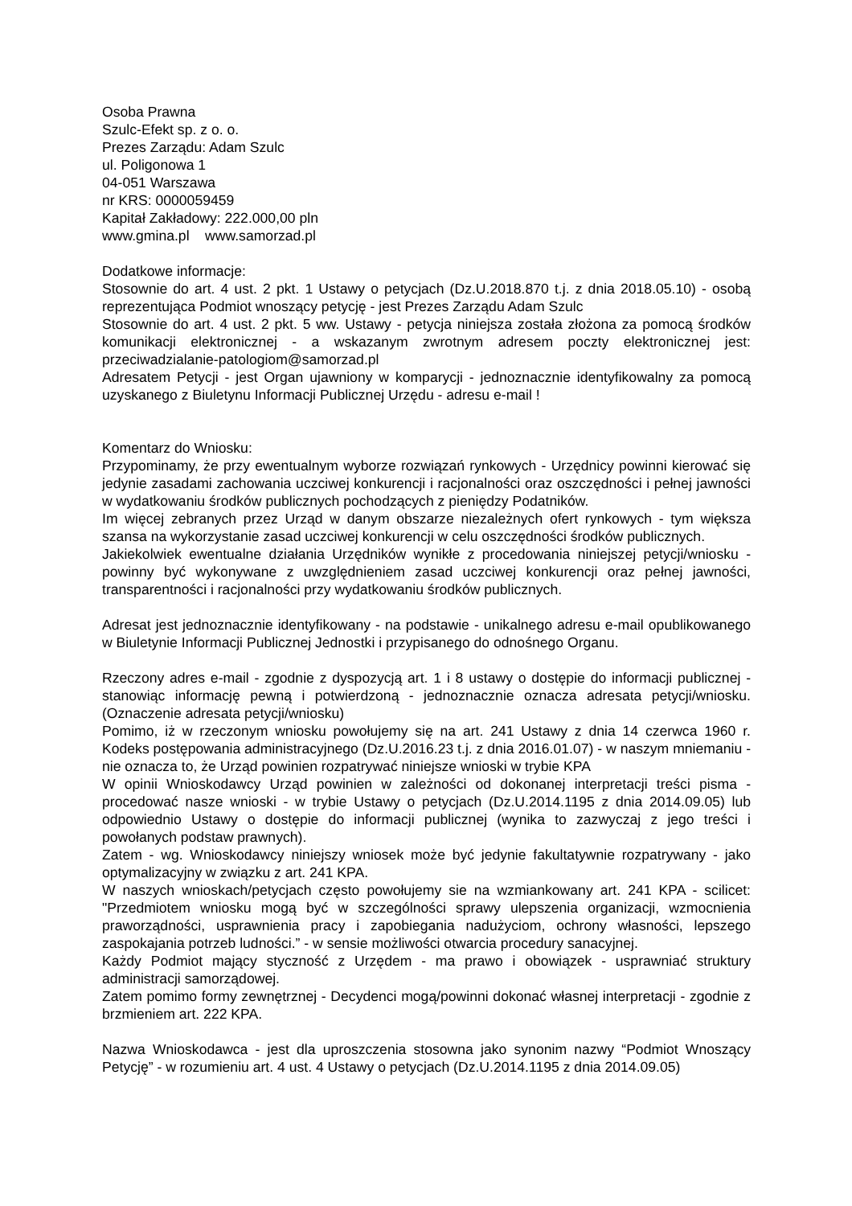Osoba Prawna
Szulc-Efekt sp. z o. o.
Prezes Zarządu: Adam Szulc
ul. Poligonowa 1
04-051 Warszawa
nr KRS: 0000059459
Kapitał Zakładowy: 222.000,00 pln
www.gmina.pl www.samorzad.pl
Dodatkowe informacje:
Stosownie do art. 4 ust. 2 pkt. 1 Ustawy o petycjach (Dz.U.2018.870 t.j. z dnia 2018.05.10) - osobą reprezentująca Podmiot wnoszący petycję - jest Prezes Zarządu Adam Szulc
Stosownie do art. 4 ust. 2 pkt. 5 ww. Ustawy - petycja niniejsza została złożona za pomocą środków komunikacji elektronicznej - a wskazanym zwrotnym adresem poczty elektronicznej jest: przeciwadzialanie-patologiom@samorzad.pl
Adresatem Petycji - jest Organ ujawniony w komparycji - jednoznacznie identyfikowalny za pomocą uzyskanego z Biuletynu Informacji Publicznej Urzędu - adresu e-mail !
Komentarz do Wniosku:
Przypominamy, że przy ewentualnym wyborze rozwiązań rynkowych - Urzędnicy powinni kierować się jedynie zasadami zachowania uczciwej konkurencji i racjonalności oraz oszczędności i pełnej jawności w wydatkowaniu środków publicznych pochodzących z pieniędzy Podatników.
Im więcej zebranych przez Urząd w danym obszarze niezależnych ofert rynkowych - tym większa szansa na wykorzystanie zasad uczciwej konkurencji w celu oszczędności środków publicznych.
Jakiekolwiek ewentualne działania Urzędników wynikłe z procedowania niniejszej petycji/wniosku - powinny być wykonywane z uwzględnieniem zasad uczciwej konkurencji oraz pełnej jawności, transparentności i racjonalności przy wydatkowaniu środków publicznych.
Adresat jest jednoznacznie identyfikowany - na podstawie - unikalnego adresu e-mail opublikowanego w Biuletynie Informacji Publicznej Jednostki i przypisanego do odnośnego Organu.
Rzeczony adres e-mail - zgodnie z dyspozycją art. 1 i 8 ustawy o dostępie do informacji publicznej - stanowiąc informację pewną i potwierdzoną - jednoznacznie oznacza adresata petycji/wniosku. (Oznaczenie adresata petycji/wniosku)
Pomimo, iż w rzeczonym wniosku powołujemy się na art. 241 Ustawy z dnia 14 czerwca 1960 r. Kodeks postępowania administracyjnego (Dz.U.2016.23 t.j. z dnia 2016.01.07) - w naszym mniemaniu - nie oznacza to, że Urząd powinien rozpatrywać niniejsze wnioski w trybie KPA
W opinii Wnioskodawcy Urząd powinien w zależności od dokonanej interpretacji treści pisma - procedować nasze wnioski - w trybie Ustawy o petycjach (Dz.U.2014.1195 z dnia 2014.09.05) lub odpowiednio Ustawy o dostępie do informacji publicznej (wynika to zazwyczaj z jego treści i powołanych podstaw prawnych).
Zatem - wg. Wnioskodawcy niniejszy wniosek może być jedynie fakultatywnie rozpatrywany - jako optymalizacyjny w związku z art. 241 KPA.
W naszych wnioskach/petycjach często powołujemy sie na wzmiankowany art. 241 KPA - scilicet: "Przedmiotem wniosku mogą być w szczególności sprawy ulepszenia organizacji, wzmocnienia praworządności, usprawnienia pracy i zapobiegania nadużyciom, ochrony własności, lepszego zaspokajania potrzeb ludności.” - w sensie możliwości otwarcia procedury sanacyjnej.
Każdy Podmiot mający styczność z Urzędem - ma prawo i obowiązek - usprawniać struktury administracji samorządowej.
Zatem pomimo formy zewnętrznej - Decydenci mogą/powinni dokonać własnej interpretacji - zgodnie z brzmieniem art. 222 KPA.
Nazwa Wnioskodawca - jest dla uproszczenia stosowna jako synonim nazwy “Podmiot Wnoszący Petycję” - w rozumieniu art. 4 ust. 4 Ustawy o petycjach (Dz.U.2014.1195 z dnia 2014.09.05)